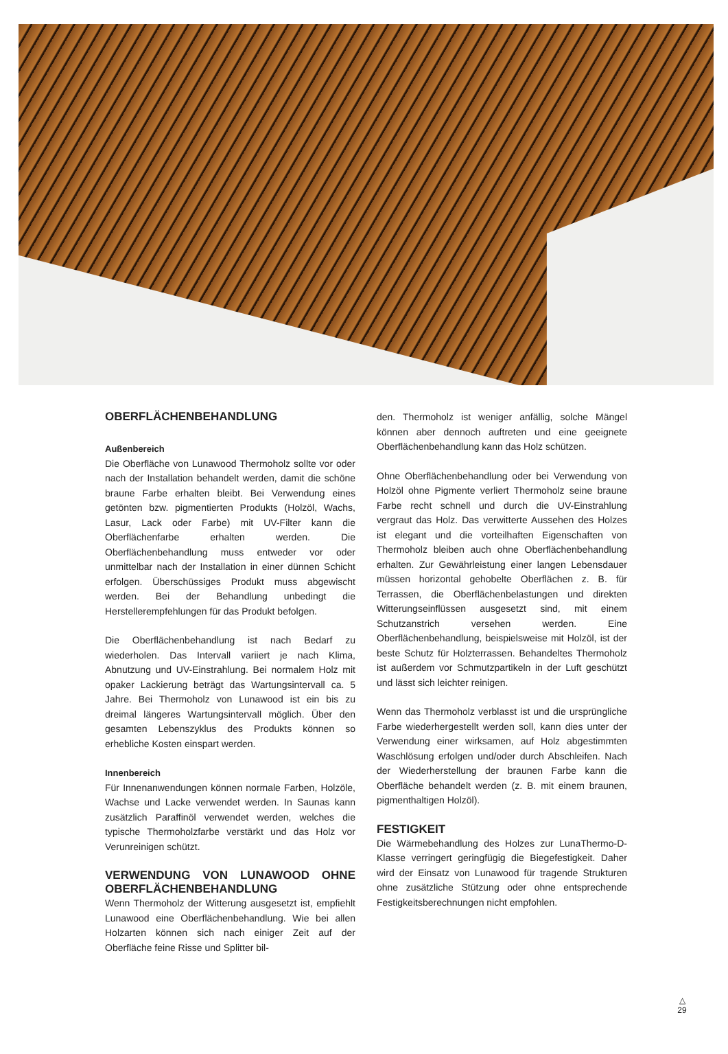OBERFLÄCHENBEHANDLUNG
Außenbereich
Die Oberfläche von Lunawood Thermoholz sollte vor oder nach der Installation behandelt werden, damit die schöne braune Farbe erhalten bleibt. Bei Verwendung eines getönten bzw. pigmentierten Produkts (Holzöl, Wachs, Lasur, Lack oder Farbe) mit UV-Filter kann die Oberflächenfarbe erhalten werden. Die Oberflächenbehandlung muss entweder vor oder unmittelbar nach der Installation in einer dünnen Schicht erfolgen. Überschüssiges Produkt muss abgewischt werden. Bei der Behandlung unbedingt die Herstellerempfehlungen für das Produkt befolgen.
Die Oberflächenbehandlung ist nach Bedarf zu wiederholen. Das Intervall variiert je nach Klima, Abnutzung und UV-Einstrahlung. Bei normalem Holz mit opaker Lackierung beträgt das Wartungsintervall ca. 5 Jahre. Bei Thermoholz von Lunawood ist ein bis zu dreimal längeres Wartungsintervall möglich. Über den gesamten Lebenszyklus des Produkts können so erhebliche Kosten einspart werden.
Innenbereich
Für Innenanwendungen können normale Farben, Holzöle, Wachse und Lacke verwendet werden. In Saunas kann zusätzlich Paraffinöl verwendet werden, welches die typische Thermoholzfarbe verstärkt und das Holz vor Verunreinigen schützt.
VERWENDUNG VON LUNAWOOD OHNE OBERFLÄCHENBEHANDLUNG
Wenn Thermoholz der Witterung ausgesetzt ist, empfiehlt Lunawood eine Oberflächenbehandlung. Wie bei allen Holzarten können sich nach einiger Zeit auf der Oberfläche feine Risse und Splitter bil-
den. Thermoholz ist weniger anfällig, solche Mängel können aber dennoch auftreten und eine geeignete Oberflächenbehandlung kann das Holz schützen.
Ohne Oberflächenbehandlung oder bei Verwendung von Holzöl ohne Pigmente verliert Thermoholz seine braune Farbe recht schnell und durch die UV-Einstrahlung vergraut das Holz. Das verwitterte Aussehen des Holzes ist elegant und die vorteilhaften Eigenschaften von Thermoholz bleiben auch ohne Oberflächenbehandlung erhalten. Zur Gewährleistung einer langen Lebensdauer müssen horizontal gehobelte Oberflächen z. B. für Terrassen, die Oberflächenbelastungen und direkten Witterungseinflüssen ausgesetzt sind, mit einem Schutzanstrich versehen werden. Eine Oberflächenbehandlung, beispielsweise mit Holzöl, ist der beste Schutz für Holzterrassen. Behandeltes Thermoholz ist außerdem vor Schmutzpartikeln in der Luft geschützt und lässt sich leichter reinigen.
Wenn das Thermoholz verblasst ist und die ursprüngliche Farbe wiederhergestellt werden soll, kann dies unter der Verwendung einer wirksamen, auf Holz abgestimmten Waschlösung erfolgen und/oder durch Abschleifen. Nach der Wiederherstellung der braunen Farbe kann die Oberfläche behandelt werden (z. B. mit einem braunen, pigmenthaltigen Holzöl).
FESTIGKEIT
Die Wärmebehandlung des Holzes zur LunaThermo-D-Klasse verringert geringfügig die Biegefestigkeit. Daher wird der Einsatz von Lunawood für tragende Strukturen ohne zusätzliche Stützung oder ohne entsprechende Festigkeitsberechnungen nicht empfohlen.
△
29